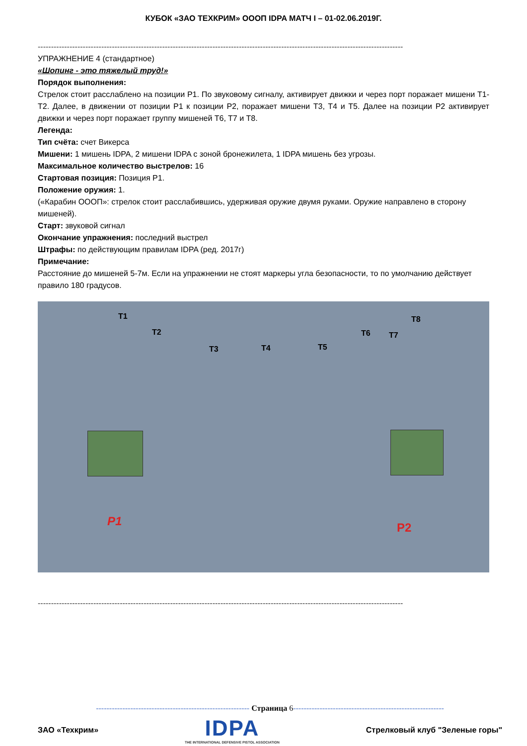КУБОК «ЗАО ТЕХКРИМ» ОООП IDPA МАТЧ I – 01-02.06.2019Г.
------------------------------------------------------------------------------------------------------------------------------------------
УПРАЖНЕНИЕ 4 (стандартное)
«Шопинг - это тяжелый труд!»
Порядок выполнения:
Стрелок стоит расслаблено на позиции P1. По звуковому сигналу, активирует движки и через порт поражает мишени T1-T2. Далее, в движении от позиции P1 к позиции P2, поражает мишени T3, T4 и T5. Далее на позиции P2 активирует движки и через порт поражает группу мишеней T6, T7 и T8.
Легенда:
Тип счёта: счет Викерса
Мишени: 1 мишень IDPA, 2 мишени IDPA с зоной бронежилета, 1 IDPA мишень без угрозы.
Максимальное количество выстрелов: 16
Стартовая позиция: Позиция P1.
Положение оружия: 1.
(«Карабин ОООП»: стрелок стоит расслабившись, удерживая оружие двумя руками. Оружие направлено в сторону мишеней).
Старт: звуковой сигнал
Окончание упражнения: последний выстрел
Штрафы: по действующим правилам IDPA (ред. 2017г)
Примечание:
Расстояние до мишеней 5-7м. Если на упражнении не стоят маркеры угла безопасности, то по умолчанию действует правило 180 градусов.
T1
T2
T3 T4 T5
T6 T7
T8
P1 P2
------------------------------------------------------------------------------------------------------------------------------------------
---------------------------------------------------------- Страница 6---------------------------------------------------------
ЗАО «Техкрим»
IDPA
THE INTERNATIONAL DEFENSIVE PISTOL ASSOCIATION
Стрелковый клуб "Зеленые горы"